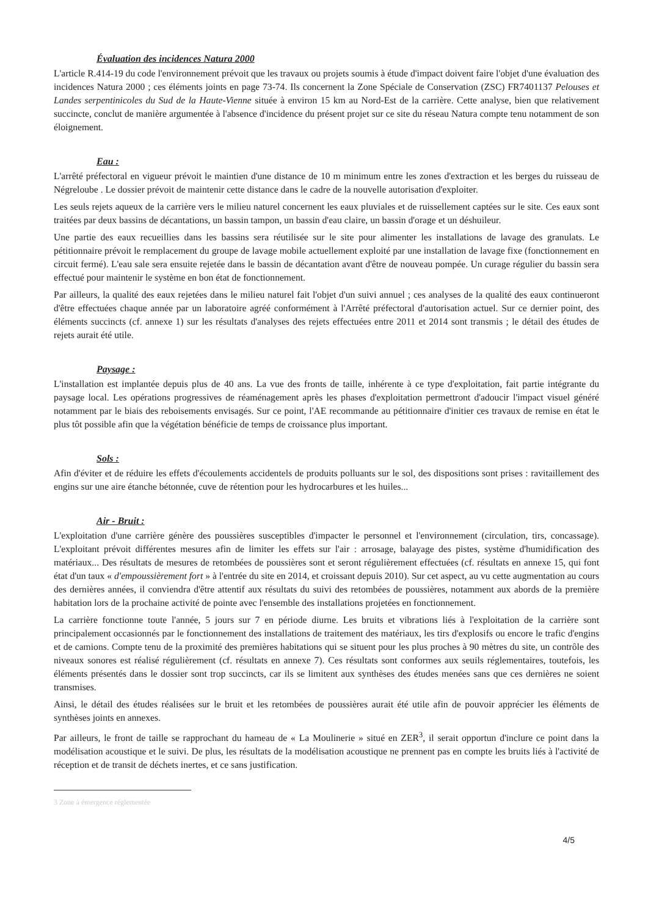Évaluation des incidences Natura 2000
L'article R.414-19 du code l'environnement prévoit que les travaux ou projets soumis à étude d'impact doivent faire l'objet d'une évaluation des incidences Natura 2000 ; ces éléments joints en page 73-74. Ils concernent la Zone Spéciale de Conservation (ZSC) FR7401137 Pelouses et Landes serpentinicoles du Sud de la Haute-Vienne située à environ 15 km au Nord-Est de la carrière. Cette analyse, bien que relativement succincte, conclut de manière argumentée à l'absence d'incidence du présent projet sur ce site du réseau Natura compte tenu notamment de son éloignement.
Eau :
L'arrêté préfectoral en vigueur prévoit le maintien d'une distance de 10 m minimum entre les zones d'extraction et les berges du ruisseau de Négreloube . Le dossier prévoit de maintenir cette distance dans le cadre de la nouvelle autorisation d'exploiter.
Les seuls rejets aqueux de la carrière vers le milieu naturel concernent les eaux pluviales et de ruissellement captées sur le site. Ces eaux sont traitées par deux bassins de décantations, un bassin tampon, un bassin d'eau claire, un bassin d'orage et un déshuileur.
Une partie des eaux recueillies dans les bassins sera réutilisée sur le site pour alimenter les installations de lavage des granulats. Le pétitionnaire prévoit le remplacement du groupe de lavage mobile actuellement exploité par une installation de lavage fixe (fonctionnement en circuit fermé). L'eau sale sera ensuite rejetée dans le bassin de décantation avant d'être de nouveau pompée. Un curage régulier du bassin sera effectué pour maintenir le système en bon état de fonctionnement.
Par ailleurs, la qualité des eaux rejetées dans le milieu naturel fait l'objet d'un suivi annuel ; ces analyses de la qualité des eaux continueront d'être effectuées chaque année par un laboratoire agréé conformément à l'Arrêté préfectoral d'autorisation actuel. Sur ce dernier point, des éléments succincts (cf. annexe 1) sur les résultats d'analyses des rejets effectuées entre 2011 et 2014 sont transmis ; le détail des études de rejets aurait été utile.
Paysage :
L'installation est implantée depuis plus de 40 ans. La vue des fronts de taille, inhérente à ce type d'exploitation, fait partie intégrante du paysage local. Les opérations progressives de réaménagement après les phases d'exploitation permettront d'adoucir l'impact visuel généré notamment par le biais des reboisements envisagés. Sur ce point, l'AE recommande au pétitionnaire d'initier ces travaux de remise en état le plus tôt possible afin que la végétation bénéficie de temps de croissance plus important.
Sols :
Afin d'éviter et de réduire les effets d'écoulements accidentels de produits polluants sur le sol, des dispositions sont prises : ravitaillement des engins sur une aire étanche bétonnée, cuve de rétention pour les hydrocarbures et les huiles...
Air - Bruit :
L'exploitation d'une carrière génère des poussières susceptibles d'impacter le personnel et l'environnement (circulation, tirs, concassage). L'exploitant prévoit différentes mesures afin de limiter les effets sur l'air : arrosage, balayage des pistes, système d'humidification des matériaux... Des résultats de mesures de retombées de poussières sont et seront régulièrement effectuées (cf. résultats en annexe 15, qui font état d'un taux « d'empoussièrement fort » à l'entrée du site en 2014, et croissant depuis 2010). Sur cet aspect, au vu cette augmentation au cours des dernières années, il conviendra d'être attentif aux résultats du suivi des retombées de poussières, notamment aux abords de la première habitation lors de la prochaine activité de pointe avec l'ensemble des installations projetées en fonctionnement.
La carrière fonctionne toute l'année, 5 jours sur 7 en période diurne. Les bruits et vibrations liés à l'exploitation de la carrière sont principalement occasionnés par le fonctionnement des installations de traitement des matériaux, les tirs d'explosifs ou encore le trafic d'engins et de camions. Compte tenu de la proximité des premières habitations qui se situent pour les plus proches à 90 mètres du site, un contrôle des niveaux sonores est réalisé régulièrement (cf. résultats en annexe 7). Ces résultats sont conformes aux seuils réglementaires, toutefois, les éléments présentés dans le dossier sont trop succincts, car ils se limitent aux synthèses des études menées sans que ces dernières ne soient transmises.
Ainsi, le détail des études réalisées sur le bruit et les retombées de poussières aurait été utile afin de pouvoir apprécier les éléments de synthèses joints en annexes.
Par ailleurs, le front de taille se rapprochant du hameau de « La Moulinerie » situé en ZER<sup>3</sup>, il serait opportun d'inclure ce point dans la modélisation acoustique et le suivi. De plus, les résultats de la modélisation acoustique ne prennent pas en compte les bruits liés à l'activité de réception et de transit de déchets inertes, et ce sans justification.
3 Zone à émergence réglementée
4/5